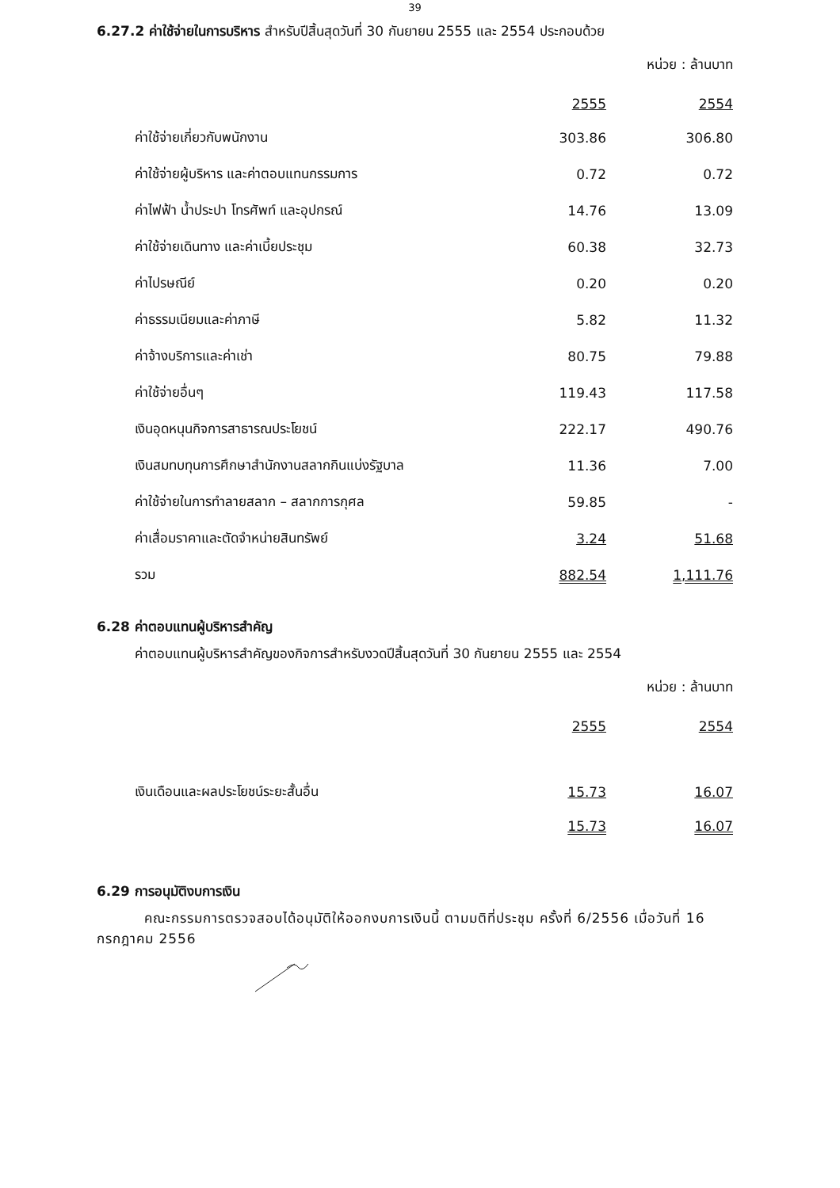39
6.27.2 ค่าใช้จ่ายในการบริหาร สำหรับปีสิ้นสุดวันที่ 30 กันยายน 2555 และ 2554 ประกอบด้วย
หน่วย : ล้านบาท
| | 2555 | 2554 |
| ค่าใช้จ่ายเกี่ยวกับพนักงาน | 303.86 | 306.80 |
| ค่าใช้จ่ายผู้บริหาร และค่าตอบแทนกรรมการ | 0.72 | 0.72 |
| ค่าไฟฟ้า น้ำประปา โทรศัพท์ และอุปกรณ์ | 14.76 | 13.09 |
| ค่าใช้จ่ายเดินทาง และค่าเบี้ยประชุม | 60.38 | 32.73 |
| ค่าไปรษณีย์ | 0.20 | 0.20 |
| ค่าธรรมเนียมและค่าภาษี | 5.82 | 11.32 |
| ค่าจ้างบริการและค่าเช่า | 80.75 | 79.88 |
| ค่าใช้จ่ายอื่นๆ | 119.43 | 117.58 |
| เงินอุดหนุนกิจการสาธารณประโยชน์ | 222.17 | 490.76 |
| เงินสมทบทุนการศึกษาสำนักงานสลากกินแบ่งรัฐบาล | 11.36 | 7.00 |
| ค่าใช้จ่ายในการทำลายสลาก – สลากการกุศล | 59.85 | - |
| ค่าเสื่อมราคาและตัดจำหน่ายสินทรัพย์ | 3.24 | 51.68 |
| รวม | 882.54 | 1,111.76 |
6.28 ค่าตอบแทนผู้บริหารสำคัญ
ค่าตอบแทนผู้บริหารสำคัญของกิจการสำหรับงวดปีสิ้นสุดวันที่ 30 กันยายน 2555 และ 2554
หน่วย : ล้านบาท
| | 2555 | 2554 |
| เงินเดือนและผลประโยชน์ระยะสั้นอื่น | 15.73 | 16.07 |
| | 15.73 | 16.07 |
6.29 การอนุมัติงบการเงิน
คณะกรรมการตรวจสอบได้อนุมัติให้ออกงบการเงินนี้ ตามมติที่ประชุม ครั้งที่ 6/2556 เมื่อวันที่ 16 กรกฎาคม 2556